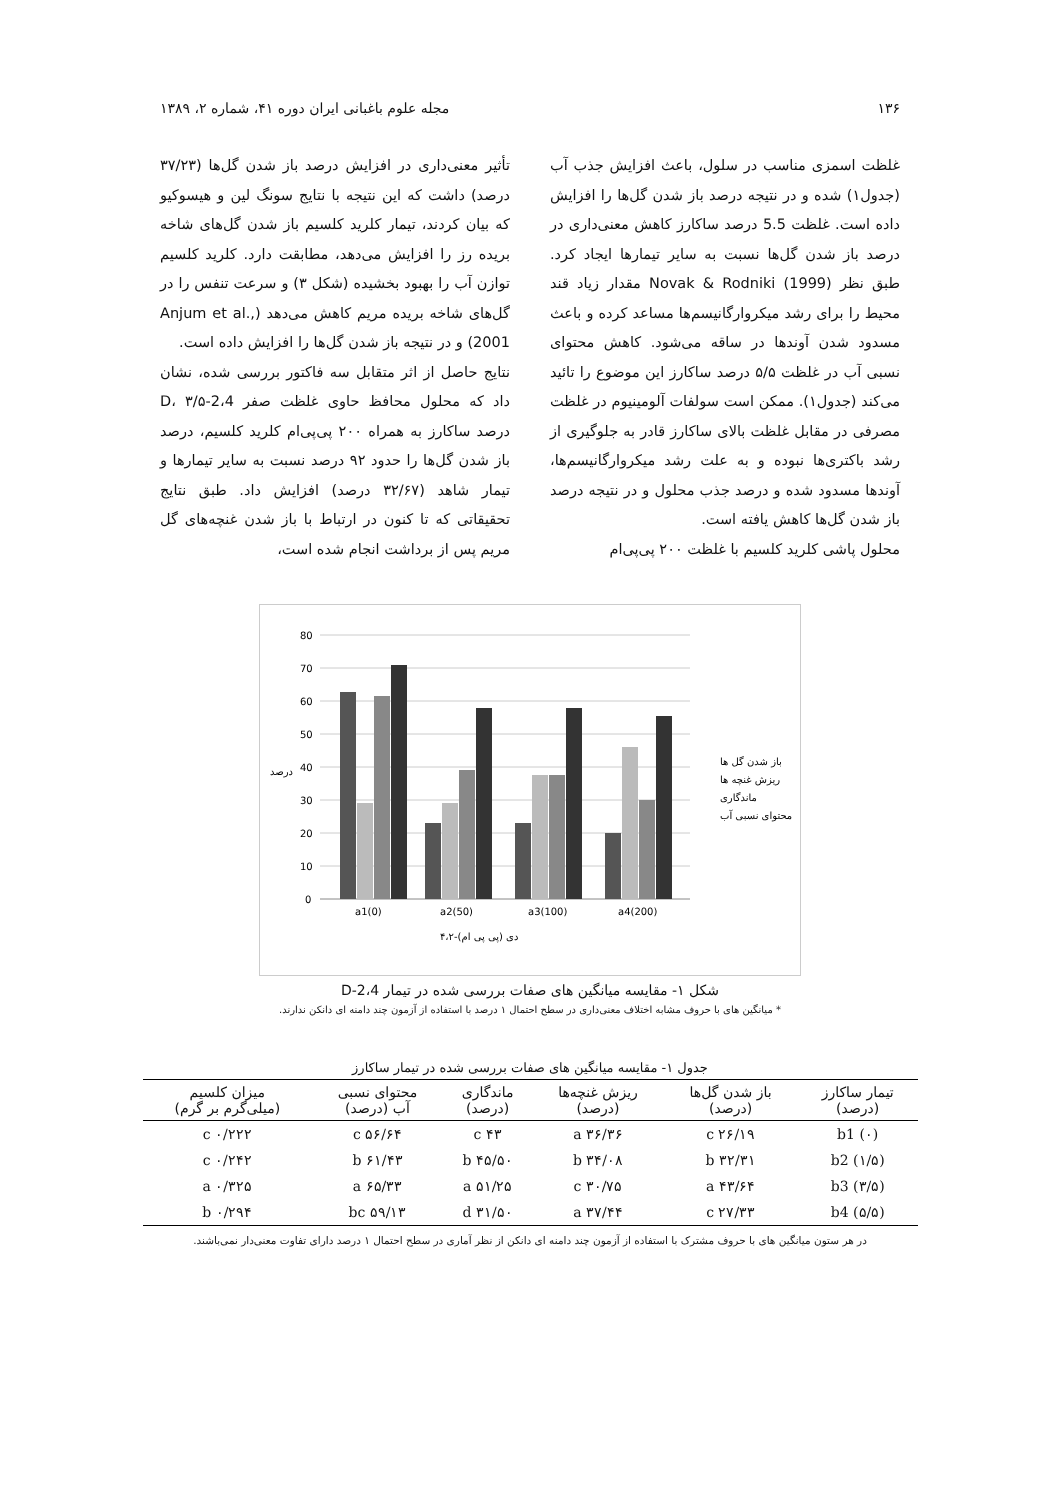۱۳۶ مجله علوم باغبانی ایران دوره ۴۱، شماره ۲، ۱۳۸۹
غلظت اسمزی مناسب در سلول، باعث افزایش جذب آب (جدول۱) شده و در نتیجه درصد باز شدن گل‌ها را افزایش داده است. غلظت 5.5 درصد ساکارز کاهش معنی‌داری در درصد باز شدن گل‌ها نسبت به سایر تیمارها ایجاد کرد. طبق نظر Novak & Rodniki (1999) مقدار زیاد قند محیط را برای رشد میکروارگانیسم‌ها مساعد کرده و باعث مسدود شدن آوندها در ساقه می‌شود. کاهش محتوای نسبی آب در غلظت ۵/۵ درصد ساکارز این موضوع را تائید می‌کند (جدول۱). ممکن است سولفات آلومینیوم در غلظت مصرفی در مقابل غلظت بالای ساکارز قادر به جلوگیری از رشد باکتری‌ها نبوده و به علت رشد میکروارگانیسم‌ها، آوندها مسدود شده و درصد جذب محلول و در نتیجه درصد باز شدن گل‌ها کاهش یافته است.
محلول پاشی کلرید کلسیم با غلظت ۲۰۰ پی‌پی‌ام
تأثیر معنی‌داری در افزایش درصد باز شدن گل‌ها (۳۷/۲۳ درصد) داشت که این نتیجه با نتایج سونگ لین و هیسوکیو که بیان کردند، تیمار کلرید کلسیم باز شدن گل‌های شاخه بریده رز را افزایش می‌دهد، مطابقت دارد. کلرید کلسیم توازن آب را بهبود بخشیده (شکل ۳) و سرعت تنفس را در گل‌های شاخه بریده مریم کاهش می‌دهد (Anjum et al., 2001) و در نتیجه باز شدن گل‌ها را افزایش داده است.
نتایج حاصل از اثر متقابل سه فاکتور بررسی شده، نشان داد که محلول محافظ حاوی غلظت صفر 2،4-D، ۳/۵ درصد ساکارز به همراه ۲۰۰ پی‌پی‌ام کلرید کلسیم، درصد باز شدن گل‌ها را حدود ۹۲ درصد نسبت به سایر تیمارها و تیمار شاهد (۳۲/۶۷ درصد) افزایش داد. طبق نتایج تحقیقاتی که تا کنون در ارتباط با باز شدن غنچه‌های گل مریم پس از برداشت انجام شده است،
80
70
60
50
40
30
20
10
0
a1(0)
a2(50)
a3(100)
a4(200)
۴،۲-دی (پی پی ام)
درصد
باز شدن گل ها
ریزش غنچه ها
ماندگاری
محتوای نسبی آب
شکل ۱- مقایسه میانگین های صفات بررسی شده در تیمار 2،4-D
* میانگین های با حروف مشابه اختلاف معنی‌داری در سطح احتمال ۱ درصد با استفاده از آزمون چند دامنه ای دانکن ندارند.
جدول ۱- مقایسه میانگین های صفات بررسی شده در تیمار ساکارز
| تیمار ساکارز (درصد) | باز شدن گل‌ها (درصد) | ریزش غنچه‌ها (درصد) | ماندگاری (درصد) | محتوای نسبی آب (درصد) | میزان کلسیم (میلی‌گرم بر گرم) |
| --- | --- | --- | --- | --- | --- |
| (۰) b1 | ۲۶/۱۹ c | ۳۶/۳۶ a | ۴۳ c | ۵۶/۶۴ c | ۰/۲۲۲ c |
| (۱/۵) b2 | ۳۲/۳۱ b | ۳۴/۰۸ b | ۴۵/۵۰ b | ۶۱/۴۳ b | ۰/۲۴۲ c |
| (۳/۵) b3 | ۴۳/۶۴ a | ۳۰/۷۵ c | ۵۱/۲۵ a | ۶۵/۳۳ a | ۰/۳۲۵ a |
| (۵/۵) b4 | ۲۷/۳۳ c | ۳۷/۴۴ a | ۳۱/۵۰ d | ۵۹/۱۳ bc | ۰/۲۹۴ b |
در هر ستون میانگین های با حروف مشترک با استفاده از آزمون چند دامنه ای دانکن از نظر آماری در سطح احتمال ۱ درصد دارای تفاوت معنی‌دار نمی‌باشند.